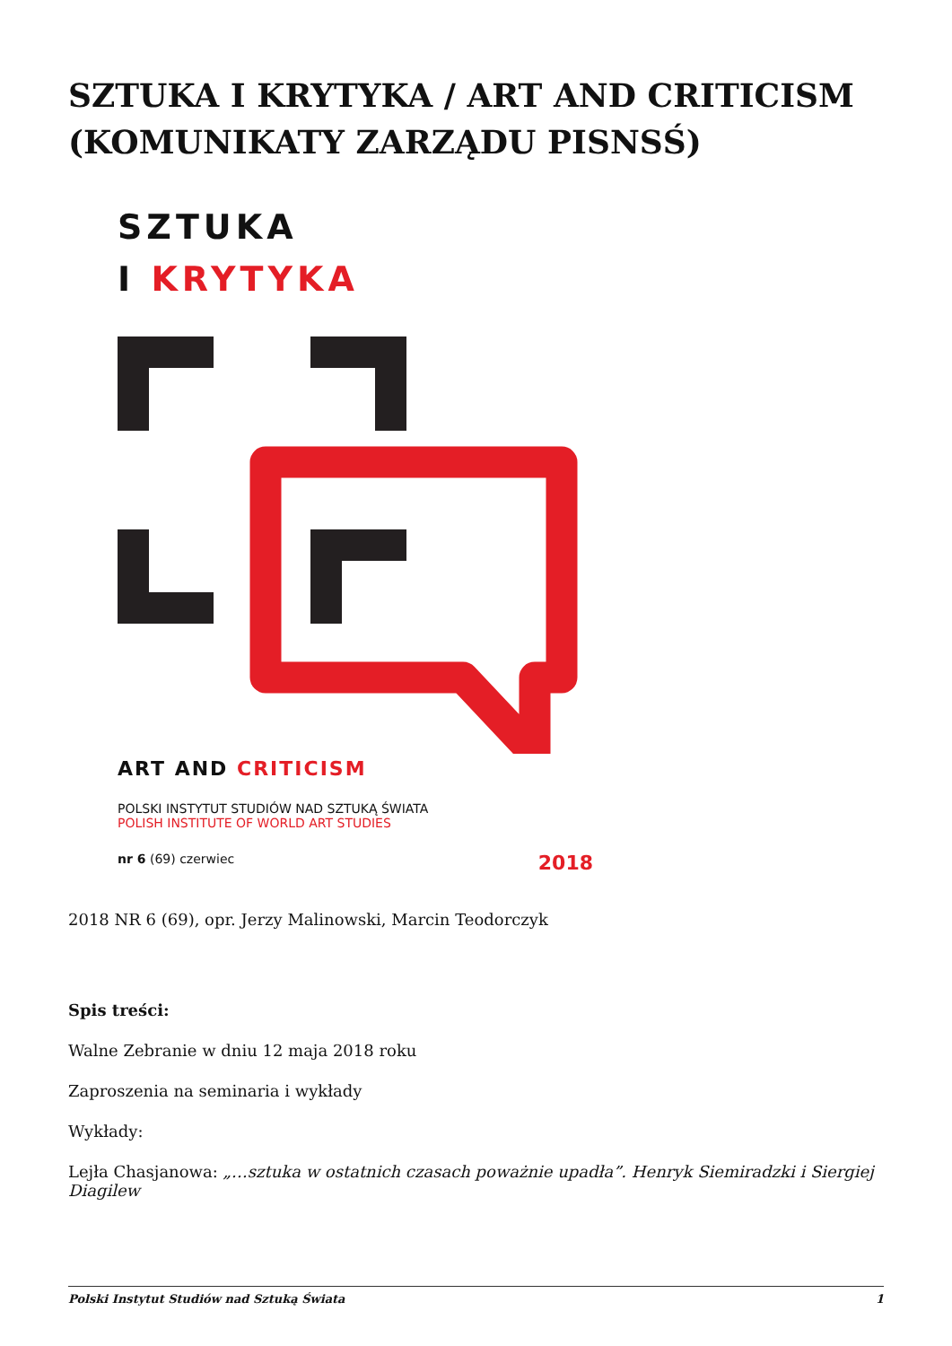SZTUKA I KRYTYKA / ART AND CRITICISM (KOMUNIKATY ZARZĄDU PISNSŚ)
SZTUKA
I KRYTYKA
ART AND CRITICISM
POLSKI INSTYTUT STUDIÓW NAD SZTUKĄ ŚWIATA
POLISH INSTITUTE OF WORLD ART STUDIES
nr 6 (69) czerwiec 2018
2018 NR 6 (69), opr. Jerzy Malinowski, Marcin Teodorczyk
Spis treści:
Walne Zebranie w dniu 12 maja 2018 roku
Zaproszenia na seminaria i wykłady
Wykłady:
Lejła Chasjanowa: „…sztuka w ostatnich czasach poważnie upadła”. Henryk Siemiradzki i Siergiej Diagilew
Polski Instytut Studiów nad Sztuką Świata 1